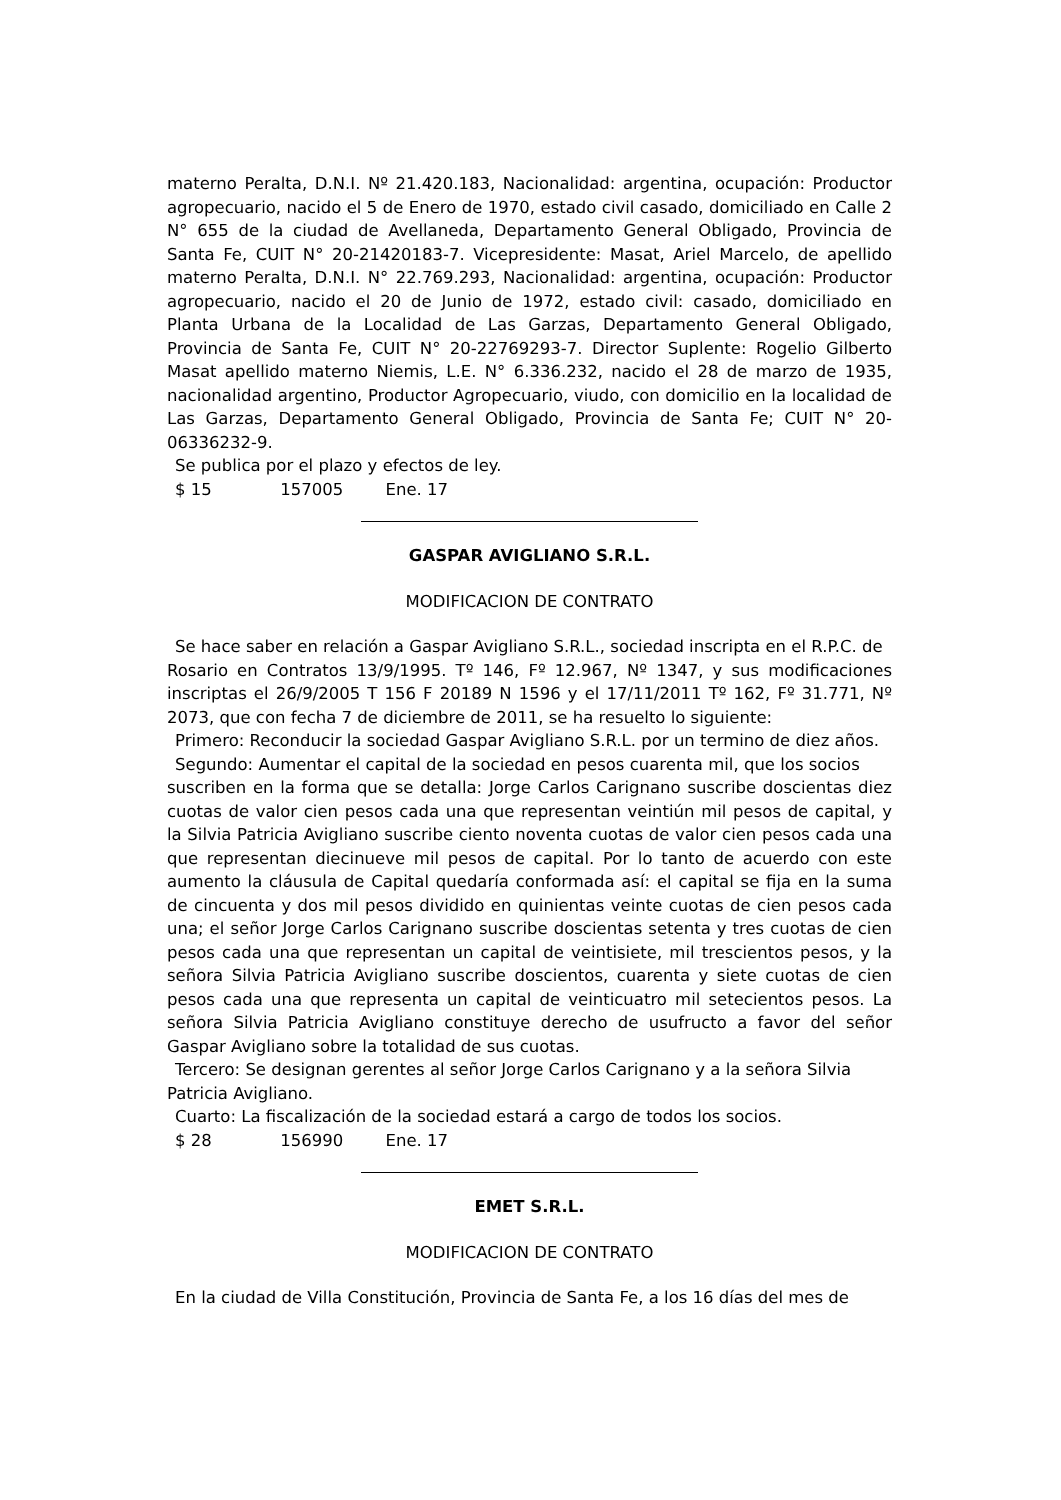materno Peralta, D.N.I. Nº 21.420.183, Nacionalidad: argentina, ocupación: Productor agropecuario, nacido el 5 de Enero de 1970, estado civil casado, domiciliado en Calle 2 N° 655 de la ciudad de Avellaneda, Departamento General Obligado, Provincia de Santa Fe, CUIT N° 20-21420183-7. Vicepresidente: Masat, Ariel Marcelo, de apellido materno Peralta, D.N.I. N° 22.769.293, Nacionalidad: argentina, ocupación: Productor agropecuario, nacido el 20 de Junio de 1972, estado civil: casado, domiciliado en Planta Urbana de la Localidad de Las Garzas, Departamento General Obligado, Provincia de Santa Fe, CUIT N° 20-22769293-7. Director Suplente: Rogelio Gilberto Masat apellido materno Niemis, L.E. N° 6.336.232, nacido el 28 de marzo de 1935, nacionalidad argentino, Productor Agropecuario, viudo, con domicilio en la localidad de Las Garzas, Departamento General Obligado, Provincia de Santa Fe; CUIT N° 20-06336232-9.
Se publica por el plazo y efectos de ley.
$ 15 157005 Ene. 17
GASPAR AVIGLIANO S.R.L.
MODIFICACION DE CONTRATO
Se hace saber en relación a Gaspar Avigliano S.R.L., sociedad inscripta en el R.P.C. de
Rosario en Contratos 13/9/1995. Tº 146, Fº 12.967, Nº 1347, y sus modificaciones inscriptas el 26/9/2005 T 156 F 20189 N 1596 y el 17/11/2011 Tº 162, Fº 31.771, Nº 2073, que con fecha 7 de diciembre de 2011, se ha resuelto lo siguiente:
Primero: Reconducir la sociedad Gaspar Avigliano S.R.L. por un termino de diez años.
Segundo: Aumentar el capital de la sociedad en pesos cuarenta mil, que los socios
suscriben en la forma que se detalla: Jorge Carlos Carignano suscribe doscientas diez cuotas de valor cien pesos cada una que representan veintiún mil pesos de capital, y la Silvia Patricia Avigliano suscribe ciento noventa cuotas de valor cien pesos cada una que representan diecinueve mil pesos de capital. Por lo tanto de acuerdo con este aumento la cláusula de Capital quedaría conformada así: el capital se fija en la suma de cincuenta y dos mil pesos dividido en quinientas veinte cuotas de cien pesos cada una; el señor Jorge Carlos Carignano suscribe doscientas setenta y tres cuotas de cien pesos cada una que representan un capital de veintisiete, mil trescientos pesos, y la señora Silvia Patricia Avigliano suscribe doscientos, cuarenta y siete cuotas de cien pesos cada una que representa un capital de veinticuatro mil setecientos pesos. La señora Silvia Patricia Avigliano constituye derecho de usufructo a favor del señor Gaspar Avigliano sobre la totalidad de sus cuotas.
Tercero: Se designan gerentes al señor Jorge Carlos Carignano y a la señora Silvia
Patricia Avigliano.
Cuarto: La fiscalización de la sociedad estará a cargo de todos los socios.
$ 28 156990 Ene. 17
EMET S.R.L.
MODIFICACION DE CONTRATO
En la ciudad de Villa Constitución, Provincia de Santa Fe, a los 16 días del mes de